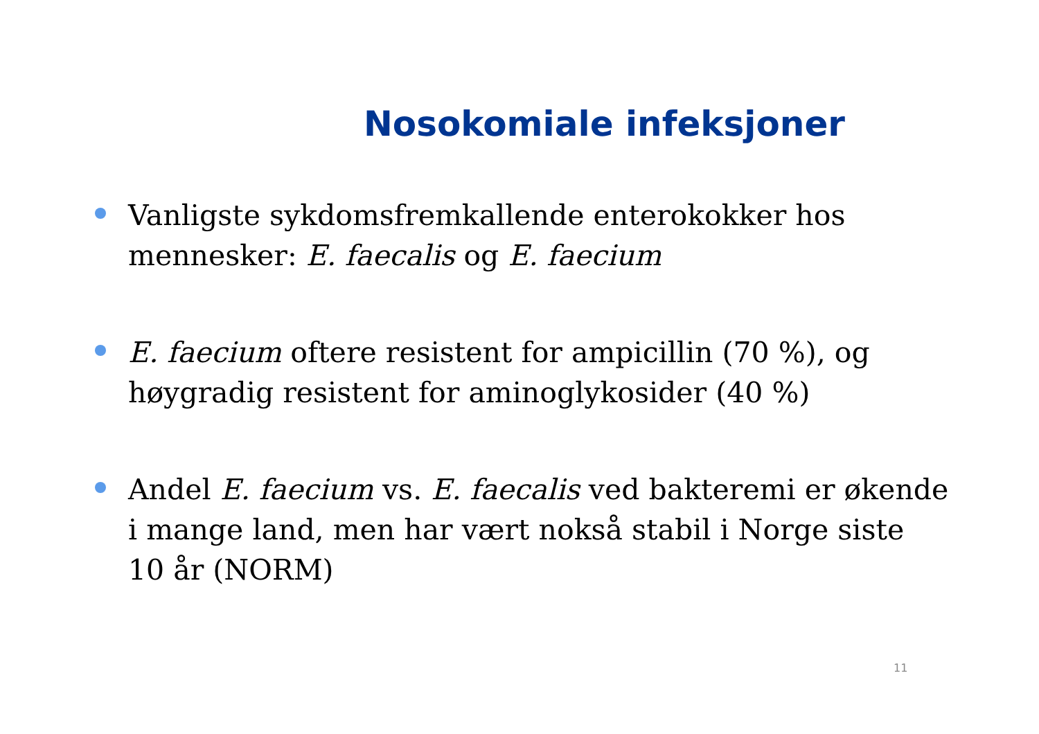Nosokomiale infeksjoner
Vanligste sykdomsfremkallende enterokokker hos mennesker: E. faecalis og E. faecium
E. faecium oftere resistent for ampicillin (70 %), og høygradig resistent for aminoglykosider (40 %)
Andel E. faecium vs. E. faecalis ved bakteremi er økende i mange land, men har vært nokså stabil i Norge siste 10 år (NORM)
11